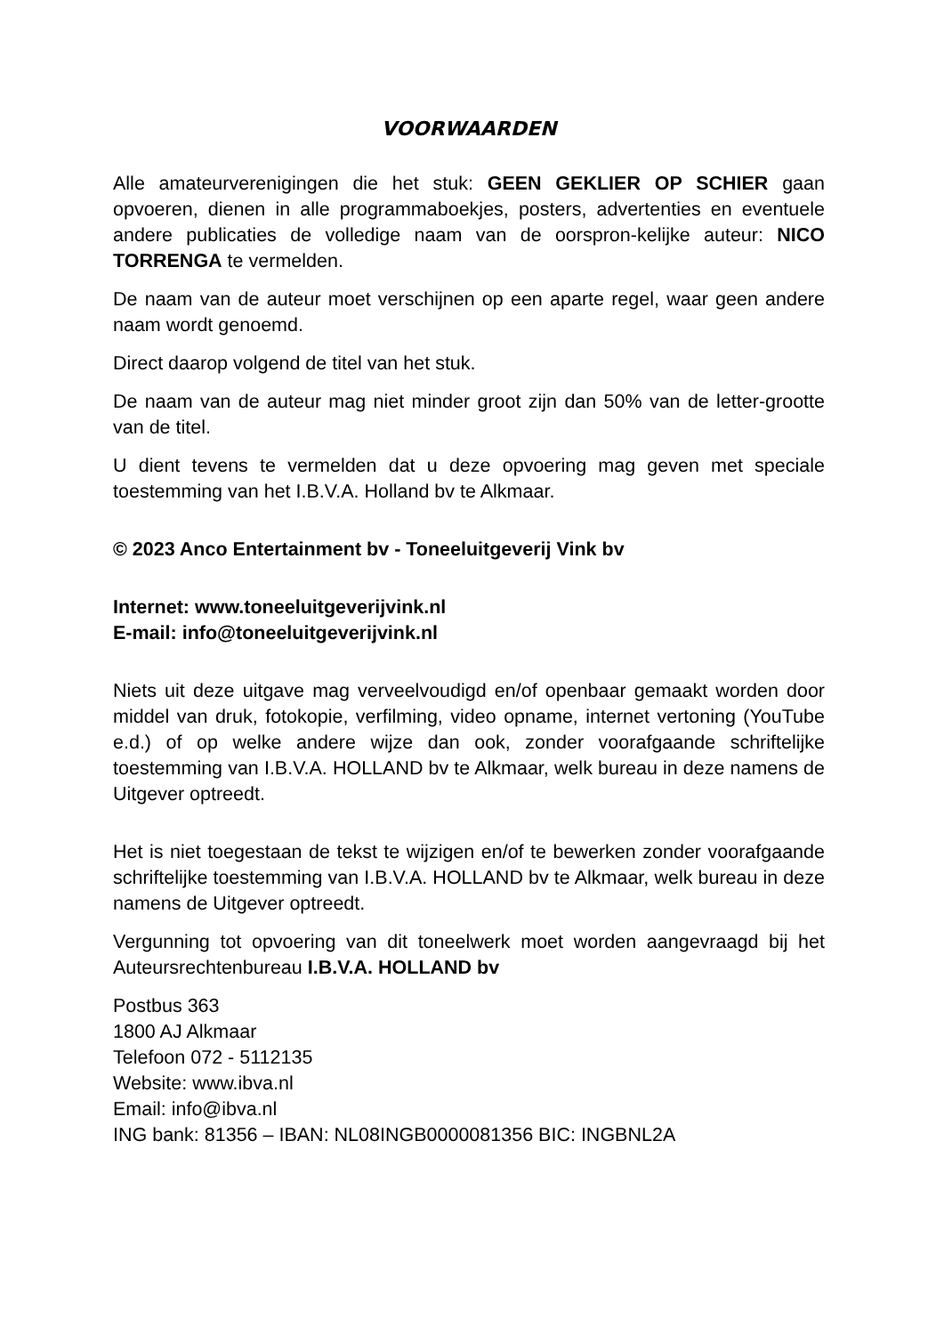VOORWAARDEN
Alle amateurverenigingen die het stuk: GEEN GEKLIER OP SCHIER gaan opvoeren, dienen in alle programmaboekjes, posters, advertenties en eventuele andere publicaties de volledige naam van de oorspron-kelijke auteur: NICO TORRENGA te vermelden.
De naam van de auteur moet verschijnen op een aparte regel, waar geen andere naam wordt genoemd.
Direct daarop volgend de titel van het stuk.
De naam van de auteur mag niet minder groot zijn dan 50% van de letter-grootte van de titel.
U dient tevens te vermelden dat u deze opvoering mag geven met speciale toestemming van het I.B.V.A. Holland bv te Alkmaar.
© 2023 Anco Entertainment bv - Toneeluitgeverij Vink bv
Internet: www.toneeluitgeverijvink.nl
E-mail: info@toneeluitgeverijvink.nl
Niets uit deze uitgave mag verveelvoudigd en/of openbaar gemaakt worden door middel van druk, fotokopie, verfilming, video opname, internet vertoning (YouTube e.d.) of op welke andere wijze dan ook, zonder voorafgaande schriftelijke toestemming van I.B.V.A. HOLLAND bv te Alkmaar, welk bureau in deze namens de Uitgever optreedt.
Het is niet toegestaan de tekst te wijzigen en/of te bewerken zonder voorafgaande schriftelijke toestemming van I.B.V.A. HOLLAND bv te Alkmaar, welk bureau in deze namens de Uitgever optreedt.
Vergunning tot opvoering van dit toneelwerk moet worden aangevraagd bij het Auteursrechtenbureau I.B.V.A. HOLLAND bv
Postbus 363
1800 AJ Alkmaar
Telefoon 072 - 5112135
Website: www.ibva.nl
Email: info@ibva.nl
ING bank: 81356 – IBAN: NL08INGB0000081356 BIC: INGBNL2A